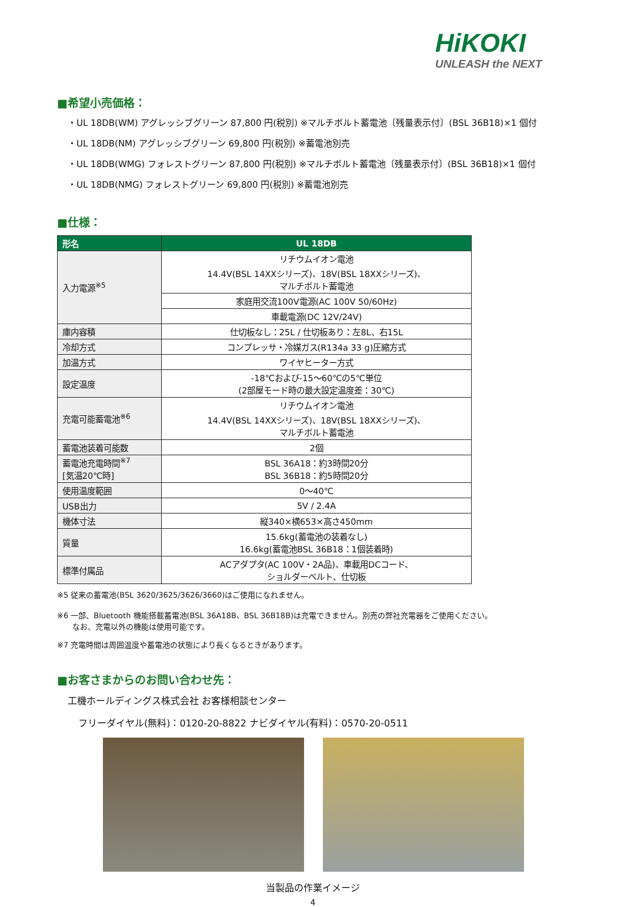HiKOKI
UNLEASH the NEXT
■希望小売価格：
・UL 18DB(WM) アグレッシブグリーン 87,800 円(税別) ※マルチボルト蓄電池〔残量表示付〕(BSL 36B18)×1 個付
・UL 18DB(NM) アグレッシブグリーン 69,800 円(税別) ※蓄電池別売
・UL 18DB(WMG) フォレストグリーン 87,800 円(税別) ※マルチボルト蓄電池〔残量表示付〕(BSL 36B18)×1 個付
・UL 18DB(NMG) フォレストグリーン 69,800 円(税別) ※蓄電池別売
■仕様：
| 形名 | UL 18DB |
| --- | --- |
| 入力電源<sup>※5</sup> | リチウムイオン電池 14.4V(BSL 14XXシリーズ)、18V(BSL 18XXシリーズ)、 マルチボルト蓄電池 |
| | 家庭用交流100V電源(AC 100V 50/60Hz) |
| | 車載電源(DC 12V/24V) |
| 庫内容積 | 仕切板なし：25L / 仕切板あり：左8L、右15L |
| 冷却方式 | コンプレッサ・冷媒ガス(R134a 33 g)圧縮方式 |
| 加温方式 | ワイヤヒーター方式 |
| 設定温度 | -18℃および-15～60℃の5℃単位 (2部屋モード時の最大設定温度差：30℃) |
| 充電可能蓄電池<sup>※6</sup> | リチウムイオン電池 14.4V(BSL 14XXシリーズ)、18V(BSL 18XXシリーズ)、 マルチボルト蓄電池 |
| 蓄電池装着可能数 | 2個 |
| 蓄電池充電時間<sup>※7</sup> [気温20℃時] | BSL 36A18：約3時間20分 BSL 36B18：約5時間20分 |
| 使用温度範囲 | 0～40℃ |
| USB出力 | 5V / 2.4A |
| 機体寸法 | 縦340×横653×高さ450mm |
| 質量 | 15.6kg(蓄電池の装着なし) 16.6kg(蓄電池BSL 36B18：1個装着時) |
| 標準付属品 | ACアダプタ(AC 100V・2A品)、車載用DCコード、 ショルダーベルト、仕切板 |
※5 従来の蓄電池(BSL 3620/3625/3626/3660)はご使用になれません。
※6 一部、Bluetooth 機能搭載蓄電池(BSL 36A18B、BSL 36B18B)は充電できません。別売の弊社充電器をご使用ください。
　　なお、充電以外の機能は使用可能です。
※7 充電時間は周囲温度や蓄電池の状態により長くなるときがあります。
■お客さまからのお問い合わせ先：
工機ホールディングス株式会社 お客様相談センター
フリーダイヤル(無料)：0120-20-8822 ナビダイヤル(有料)：0570-20-0511
当製品の作業イメージ
4